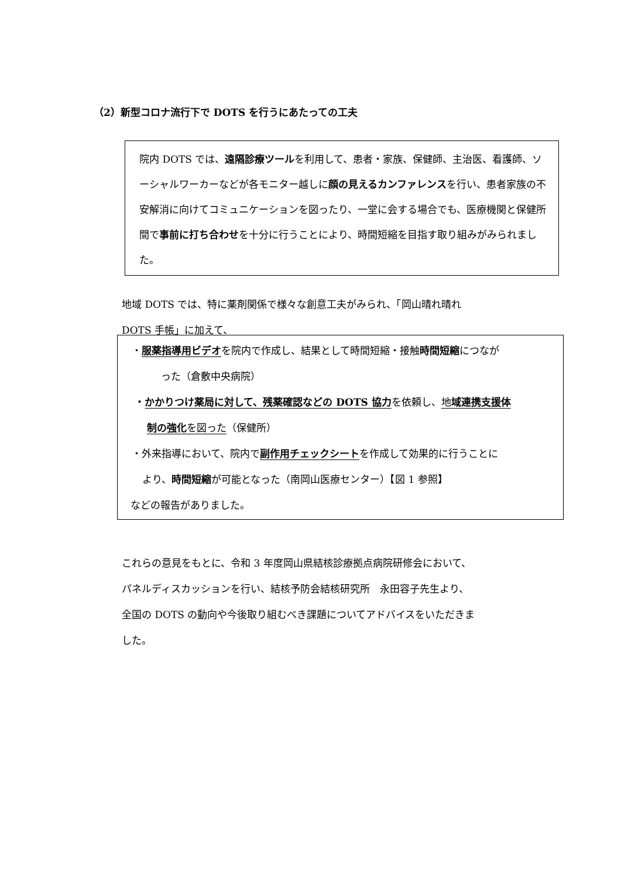（2）新型コロナ流行下で DOTS を行うにあたっての工夫
院内 DOTS では、遠隔診療ツールを利用して、患者・家族、保健師、主治医、看護師、ソーシャルワーカーなどが各モニター越しに顔の見えるカンファレンスを行い、患者家族の不安解消に向けてコミュニケーションを図ったり、一堂に会する場合でも、医療機関と保健所間で事前に打ち合わせを十分に行うことにより、時間短縮を目指す取り組みがみられました。
地域 DOTS では、特に薬剤関係で様々な創意工夫がみられ、「岡山晴れ晴れ
DOTS 手帳」に加えて、
・服薬指導用ビデオを院内で作成し、結果として時間短縮・接触時間短縮につなが
った（倉敷中央病院）
・かかりつけ薬局に対して、残薬確認などの DOTS 協力を依頼し、地域連携支援体
制の強化を図った（保健所）
・外来指導において、院内で副作用チェックシートを作成して効果的に行うことに
より、時間短縮が可能となった（南岡山医療センター）【図 1 参照】
などの報告がありました。
これらの意見をもとに、令和 3 年度岡山県結核診療拠点病院研修会において、
パネルディスカッションを行い、結核予防会結核研究所　永田容子先生より、
全国の DOTS の動向や今後取り組むべき課題についてアドバイスをいただきま
した。